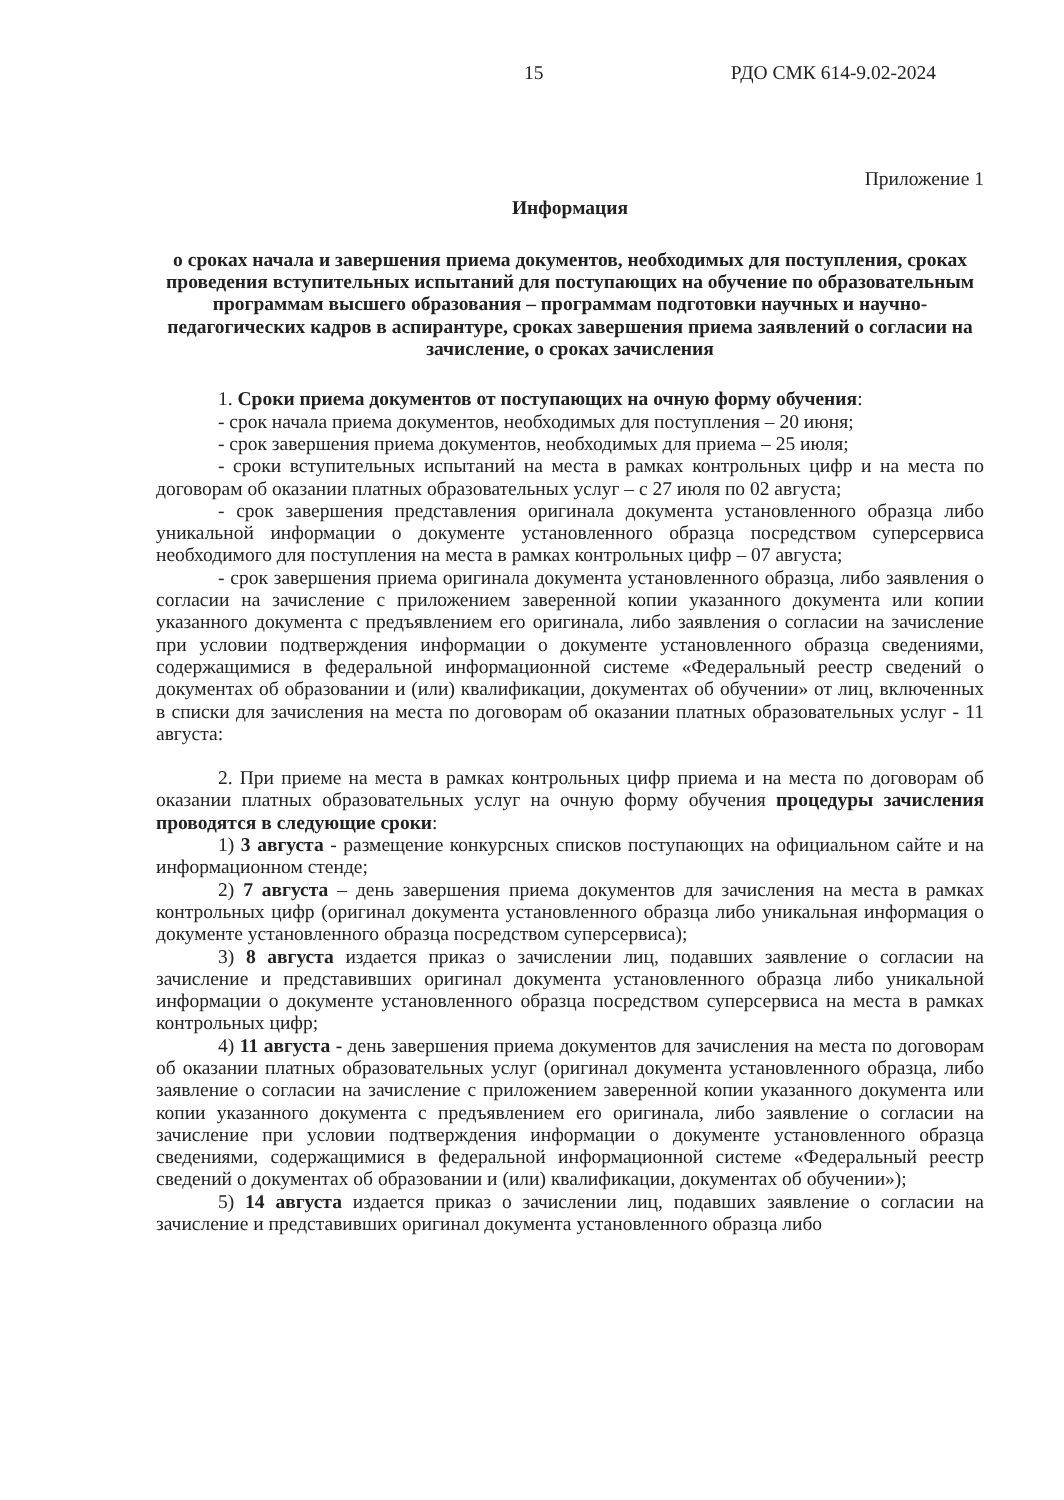15 РДО СМК 614-9.02-2024
Приложение 1
Информация
о сроках начала и завершения приема документов, необходимых для поступления, сроках проведения вступительных испытаний для поступающих на обучение по образовательным программам высшего образования – программам подготовки научных и научно-педагогических кадров в аспирантуре, сроках завершения приема заявлений о согласии на зачисление, о сроках зачисления
1. Сроки приема документов от поступающих на очную форму обучения:
- срок начала приема документов, необходимых для поступления – 20 июня;
- срок завершения приема документов, необходимых для приема – 25 июля;
- сроки вступительных испытаний на места в рамках контрольных цифр и на места по договорам об оказании платных образовательных услуг – с 27 июля по 02 августа;
- срок завершения представления оригинала документа установленного образца либо уникальной информации о документе установленного образца посредством суперсервиса необходимого для поступления на места в рамках контрольных цифр – 07 августа;
- срок завершения приема оригинала документа установленного образца, либо заявления о согласии на зачисление с приложением заверенной копии указанного документа или копии указанного документа с предъявлением его оригинала, либо заявления о согласии на зачисление при условии подтверждения информации о документе установленного образца сведениями, содержащимися в федеральной информационной системе «Федеральный реестр сведений о документах об образовании и (или) квалификации, документах об обучении» от лиц, включенных в списки для зачисления на места по договорам об оказании платных образовательных услуг - 11 августа:
2. При приеме на места в рамках контрольных цифр приема и на места по договорам об оказании платных образовательных услуг на очную форму обучения процедуры зачисления проводятся в следующие сроки:
1) 3 августа - размещение конкурсных списков поступающих на официальном сайте и на информационном стенде;
2) 7 августа – день завершения приема документов для зачисления на места в рамках контрольных цифр (оригинал документа установленного образца либо уникальная информация о документе установленного образца посредством суперсервиса);
3) 8 августа издается приказ о зачислении лиц, подавших заявление о согласии на зачисление и представивших оригинал документа установленного образца либо уникальной информации о документе установленного образца посредством суперсервиса на места в рамках контрольных цифр;
4) 11 августа - день завершения приема документов для зачисления на места по договорам об оказании платных образовательных услуг (оригинал документа установленного образца, либо заявление о согласии на зачисление с приложением заверенной копии указанного документа или копии указанного документа с предъявлением его оригинала, либо заявление о согласии на зачисление при условии подтверждения информации о документе установленного образца сведениями, содержащимися в федеральной информационной системе «Федеральный реестр сведений о документах об образовании и (или) квалификации, документах об обучении»);
5) 14 августа издается приказ о зачислении лиц, подавших заявление о согласии на зачисление и представивших оригинал документа установленного образца либо